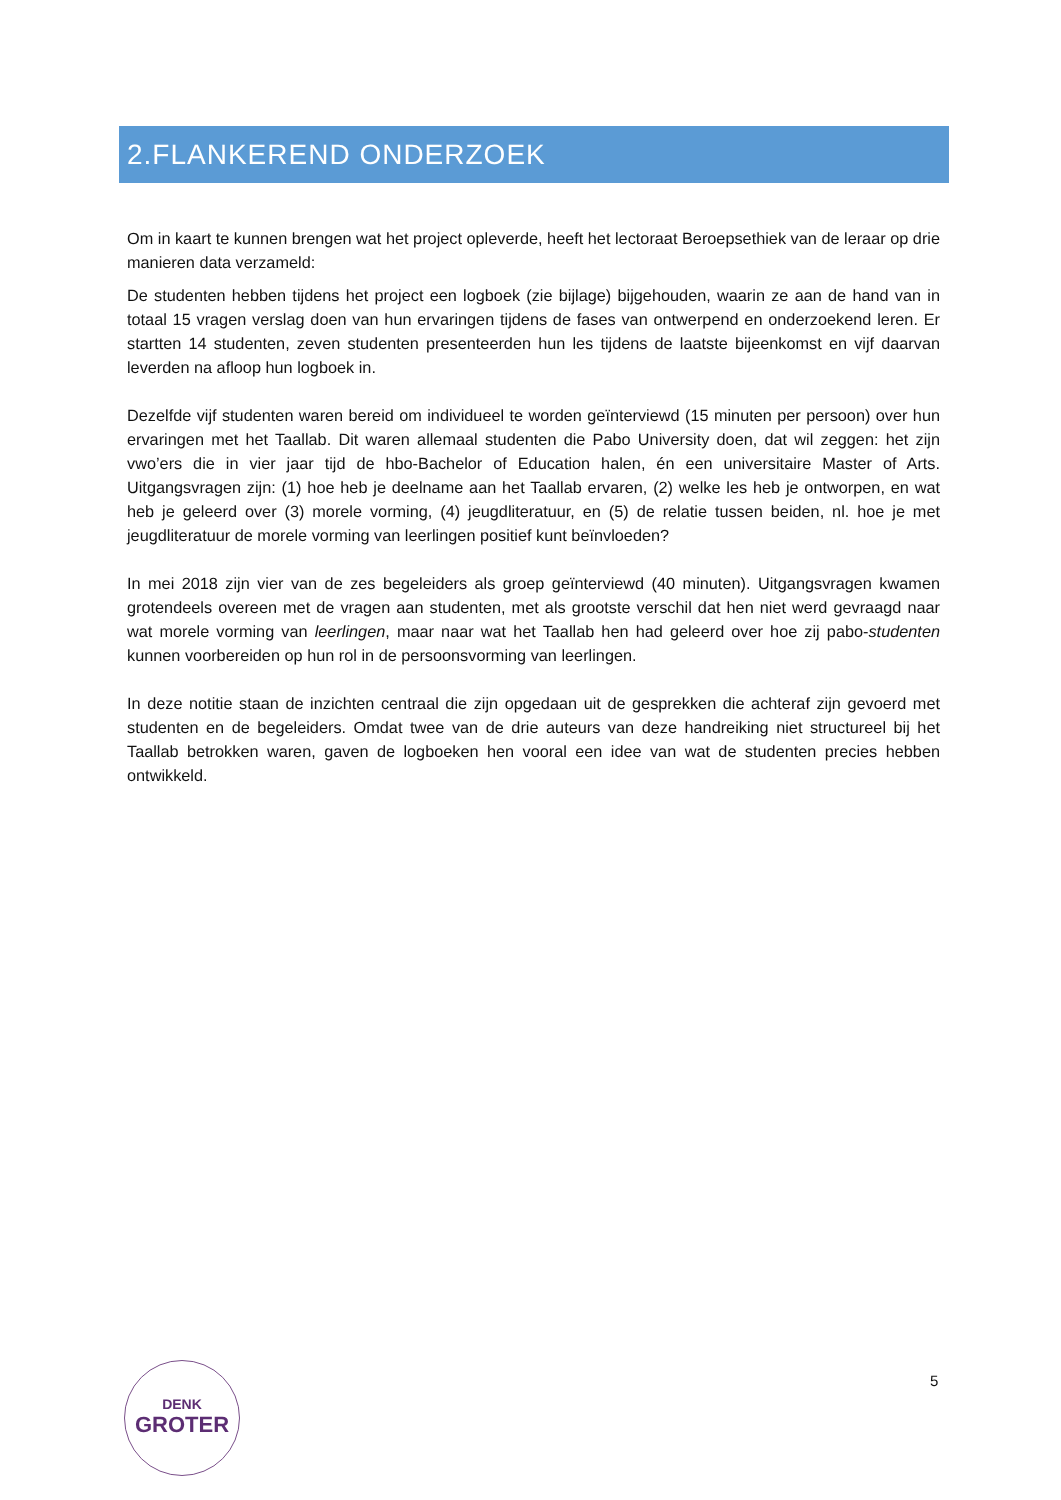2.FLANKEREND ONDERZOEK
Om in kaart te kunnen brengen wat het project opleverde, heeft het lectoraat Beroepsethiek van de leraar op drie manieren data verzameld:
De studenten hebben tijdens het project een logboek (zie bijlage) bijgehouden, waarin ze aan de hand van in totaal 15 vragen verslag doen van hun ervaringen tijdens de fases van ontwerpend en onderzoekend leren. Er startten 14 studenten, zeven studenten presenteerden hun les tijdens de laatste bijeenkomst en vijf daarvan leverden na afloop hun logboek in.
Dezelfde vijf studenten waren bereid om individueel te worden geïnterviewd (15 minuten per persoon) over hun ervaringen met het Taallab. Dit waren allemaal studenten die Pabo University doen, dat wil zeggen: het zijn vwo’ers die in vier jaar tijd de hbo-Bachelor of Education halen, én een universitaire Master of Arts. Uitgangsvragen zijn: (1) hoe heb je deelname aan het Taallab ervaren, (2) welke les heb je ontworpen, en wat heb je geleerd over (3) morele vorming, (4) jeugdliteratuur, en (5) de relatie tussen beiden, nl. hoe je met jeugdliteratuur de morele vorming van leerlingen positief kunt beïnvloeden?
In mei 2018 zijn vier van de zes begeleiders als groep geïnterviewd (40 minuten). Uitgangsvragen kwamen grotendeels overeen met de vragen aan studenten, met als grootste verschil dat hen niet werd gevraagd naar wat morele vorming van leerlingen, maar naar wat het Taallab hen had geleerd over hoe zij pabo-studenten kunnen voorbereiden op hun rol in de persoonsvorming van leerlingen.
In deze notitie staan de inzichten centraal die zijn opgedaan uit de gesprekken die achteraf zijn gevoerd met studenten en de begeleiders. Omdat twee van de drie auteurs van deze handreiking niet structureel bij het Taallab betrokken waren, gaven de logboeken hen vooral een idee van wat de studenten precies hebben ontwikkeld.
DENK
GROTER
5